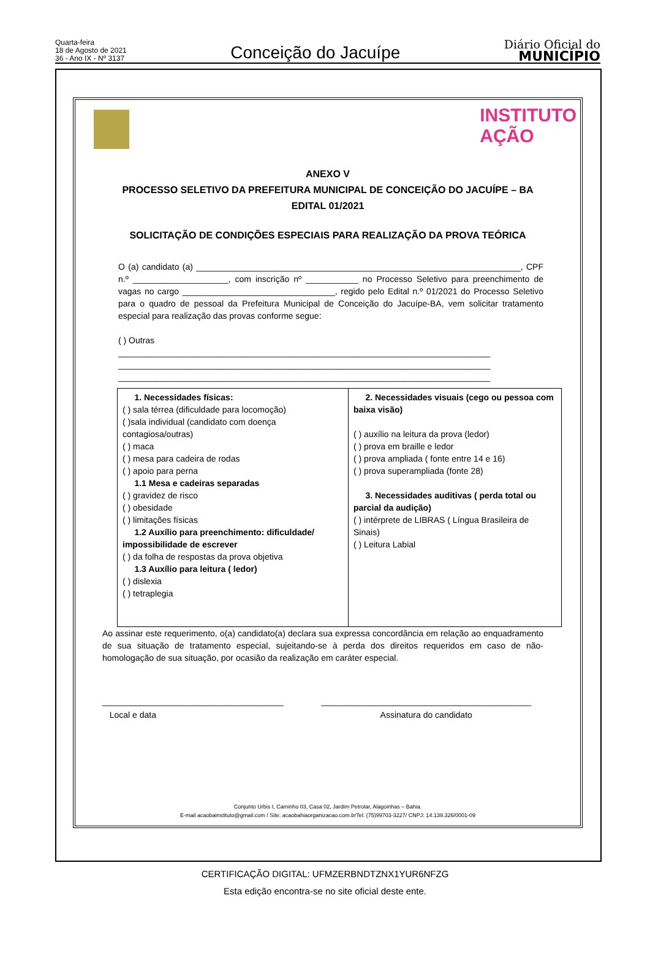Quarta-feira
18 de Agosto de 2021
36 - Ano IX - Nº 3137
Conceição do Jacuípe
Diário Oficial do
MUNICÍPIO
INSTITUTO
AÇÃO
ANEXO V
PROCESSO SELETIVO DA PREFEITURA MUNICIPAL DE CONCEIÇÃO DO JACUÍPE – BA
EDITAL 01/2021
SOLICITAÇÃO DE CONDIÇÕES ESPECIAIS PARA REALIZAÇÃO DA PROVA TEÓRICA
O (a) candidato (a) ____________________________________________________________________, CPF n.º ____________________, com inscrição nº ___________ no Processo Seletivo para preenchimento de vagas no cargo ________________________________, regido pelo Edital n.º 01/2021 do Processo Seletivo para o quadro de pessoal da Prefeitura Municipal de Conceição do Jacuípe-BA, vem solicitar tratamento especial para realização das provas conforme segue:
( ) Outras
______________________________________________________________________________
______________________________________________________________________________
______________________________________________________________________________
| 1. Necessidades físicas: ( ) sala térrea (dificuldade para locomoção) ( )sala individual (candidato com doença contagiosa/outras) ( ) maca ( ) mesa para cadeira de rodas ( ) apoio para perna 1.1 Mesa e cadeiras separadas ( ) gravidez de risco ( ) obesidade ( ) limitações físicas 1.2 Auxílio para preenchimento: dificuldade/ impossibilidade de escrever ( ) da folha de respostas da prova objetiva 1.3 Auxílio para leitura ( ledor) ( ) dislexia ( ) tetraplegia | 2. Necessidades visuais (cego ou pessoa com baixa visão) ( ) auxílio na leitura da prova (ledor) ( ) prova em braille e ledor ( ) prova ampliada ( fonte entre 14 e 16) ( ) prova superampliada (fonte 28) 3. Necessidades auditivas ( perda total ou parcial da audição) ( ) intérprete de LIBRAS ( Língua Brasileira de Sinais) ( ) Leitura Labial |
Ao assinar este requerimento, o(a) candidato(a) declara sua expressa concordância em relação ao enquadramento de sua situação de tratamento especial, sujeitando-se à perda dos direitos requeridos em caso de não-homologação de sua situação, por ocasião da realização em caráter especial.
______________________________________
Local e data
____________________________________________
Assinatura do candidato
Conjunto Urbis I, Caminho 03, Casa 02, Jardim Petrolar, Alagoinhas – Bahia.
E-mail acaobainstituto@gmail.com / Site: acaobahiaorganizacao.com.brTel: (75)99703-3227/ CNPJ: 14.139.326/0001-09
CERTIFICAÇÃO DIGITAL: UFMZERBNDTZNX1YUR6NFZG
Esta edição encontra-se no site oficial deste ente.